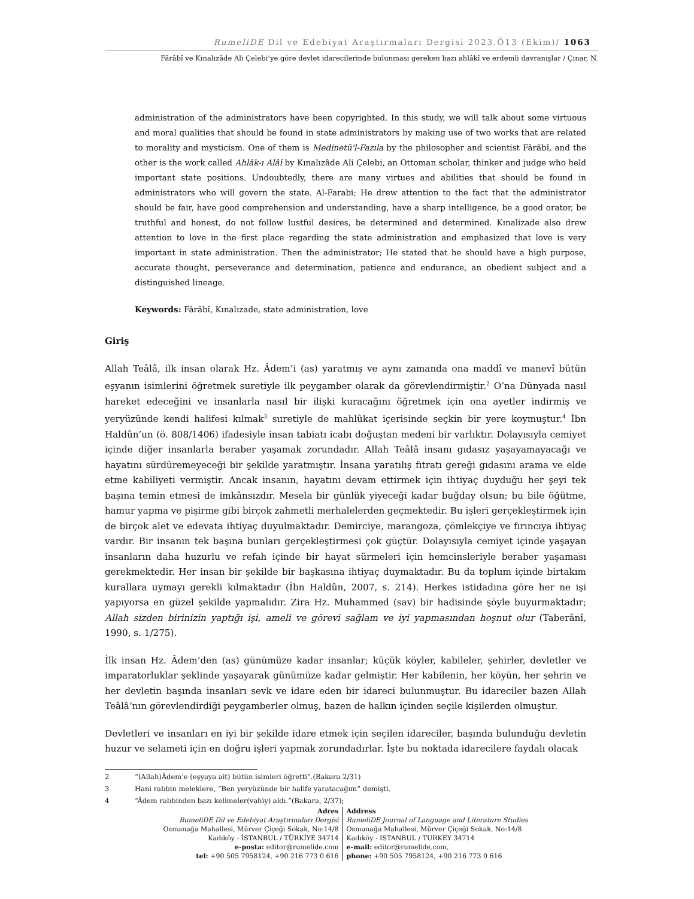RumeliDE Dil ve Edebiyat Araştırmaları Dergisi 2023.Ö13 (Ekim)/ 1063
Fârâbî ve Kınalızâde Ali Çelebi’ye göre devlet idarecilerinde bulunması gereken bazı ahlâkî ve erdemli davranışlar / Çınar, N.
administration of the administrators have been copyrighted. In this study, we will talk about some virtuous and moral qualities that should be found in state administrators by making use of two works that are related to morality and mysticism. One of them is Medinetü'l-Fazıla by the philosopher and scientist Fârâbî, and the other is the work called Ahlâk-ı Alâî by Kınalızâde Ali Çelebi, an Ottoman scholar, thinker and judge who held important state positions. Undoubtedly, there are many virtues and abilities that should be found in administrators who will govern the state. Al-Farabi; He drew attention to the fact that the administrator should be fair, have good comprehension and understanding, have a sharp intelligence, be a good orator, be truthful and honest, do not follow lustful desires, be determined and determined. Kınalizade also drew attention to love in the first place regarding the state administration and emphasized that love is very important in state administration. Then the administrator; He stated that he should have a high purpose, accurate thought, perseverance and determination, patience and endurance, an obedient subject and a distinguished lineage.
Keywords: Fârâbî, Kınalızade, state administration, love
Giriş
Allah Teâlâ, ilk insan olarak Hz. Âdem’i (as) yaratmış ve aynı zamanda ona maddî ve manevî bütün eşyanın isimlerini öğretmek suretiyle ilk peygamber olarak da görevlendirmiştir.<sup>2</sup> O’na Dünyada nasıl hareket edeceğini ve insanlarla nasıl bir ilişki kuracağını öğretmek için ona ayetler indirmiş ve yeryüzünde kendi halifesi kılmak<sup>3</sup> suretiyle de mahlûkat içerisinde seçkin bir yere koymuştur.<sup>4</sup> İbn Haldûn’un (ö. 808/1406) ifadesiyle insan tabiatı icabı doğuştan medeni bir varlıktır. Dolayısıyla cemiyet içinde diğer insanlarla beraber yaşamak zorundadır. Allah Teâlâ insanı gıdasız yaşayamayacağı ve hayatını sürdüremeyeceği bir şekilde yaratmıştır. İnsana yaratılış fıtratı gereği gıdasını arama ve elde etme kabiliyeti vermiştir. Ancak insanın, hayatını devam ettirmek için ihtiyaç duyduğu her şeyi tek başına temin etmesi de imkânsızdır. Mesela bir günlük yiyeceği kadar buğday olsun; bu bile öğütme, hamur yapma ve pişirme gibi birçok zahmetli merhalelerden geçmektedir. Bu işleri gerçekleştirmek için de birçok alet ve edevata ihtiyaç duyulmaktadır. Demirciye, marangoza, çömlekçiye ve fırıncıya ihtiyaç vardır. Bir insanın tek başına bunları gerçekleştirmesi çok güçtür. Dolayısıyla cemiyet içinde yaşayan insanların daha huzurlu ve refah içinde bir hayat sürmeleri için hemcinsleriyle beraber yaşaması gerekmektedir. Her insan bir şekilde bir başkasına ihtiyaç duymaktadır. Bu da toplum içinde birtakım kurallara uymayı gerekli kılmaktadır (İbn Haldûn, 2007, s. 214). Herkes istidadına göre her ne işi yapıyorsa en güzel şekilde yapmalıdır. Zira Hz. Muhammed (sav) bir hadisinde şöyle buyurmaktadır; Allah sizden birinizin yaptığı işi, ameli ve görevi sağlam ve iyi yapmasından hoşnut olur (Taberânî, 1990, s. 1/275).
İlk insan Hz. Âdem’den (as) günümüze kadar insanlar; küçük köyler, kabileler, şehirler, devletler ve imparatorluklar şeklinde yaşayarak günümüze kadar gelmiştir. Her kabilenin, her köyün, her şehrin ve her devletin başında insanları sevk ve idare eden bir idareci bulunmuştur. Bu idareciler bazen Allah Teâlâ’nın görevlendirdiği peygamberler olmuş, bazen de halkın içinden seçile kişilerden olmuştur.
Devletleri ve insanları en iyi bir şekilde idare etmek için seçilen idareciler, başında bulunduğu devletin huzur ve selameti için en doğru işleri yapmak zorundadırlar. İşte bu noktada idarecilere faydalı olacak
2 “(Allah)Âdem’e (eşyaya ait) bütün isimleri öğretti”.(Bakara 2/31)
3 Hani rabbin meleklere, “Ben yeryüzünde bir halife yaratacağım” demişti.
4 “Âdem rabbinden bazı kelimeler(vahiy) aldı.”(Bakara, 2/37);
Adres
RumeliDE Dil ve Edebiyat Araştırmaları Dergisi
Osmanağa Mahallesi, Mürver Çiçeği Sokak, No:14/8
Kadıköy - İSTANBUL / TÜRKİYE 34714
e-posta: editor@rumelide.com
tel: +90 505 7958124, +90 216 773 0 616
Address
RumeliDE Journal of Language and Literature Studies
Osmanağa Mahallesi, Mürver Çiçeği Sokak, No:14/8
Kadıköy - ISTANBUL / TURKEY 34714
e-mail: editor@rumelide.com,
phone: +90 505 7958124, +90 216 773 0 616